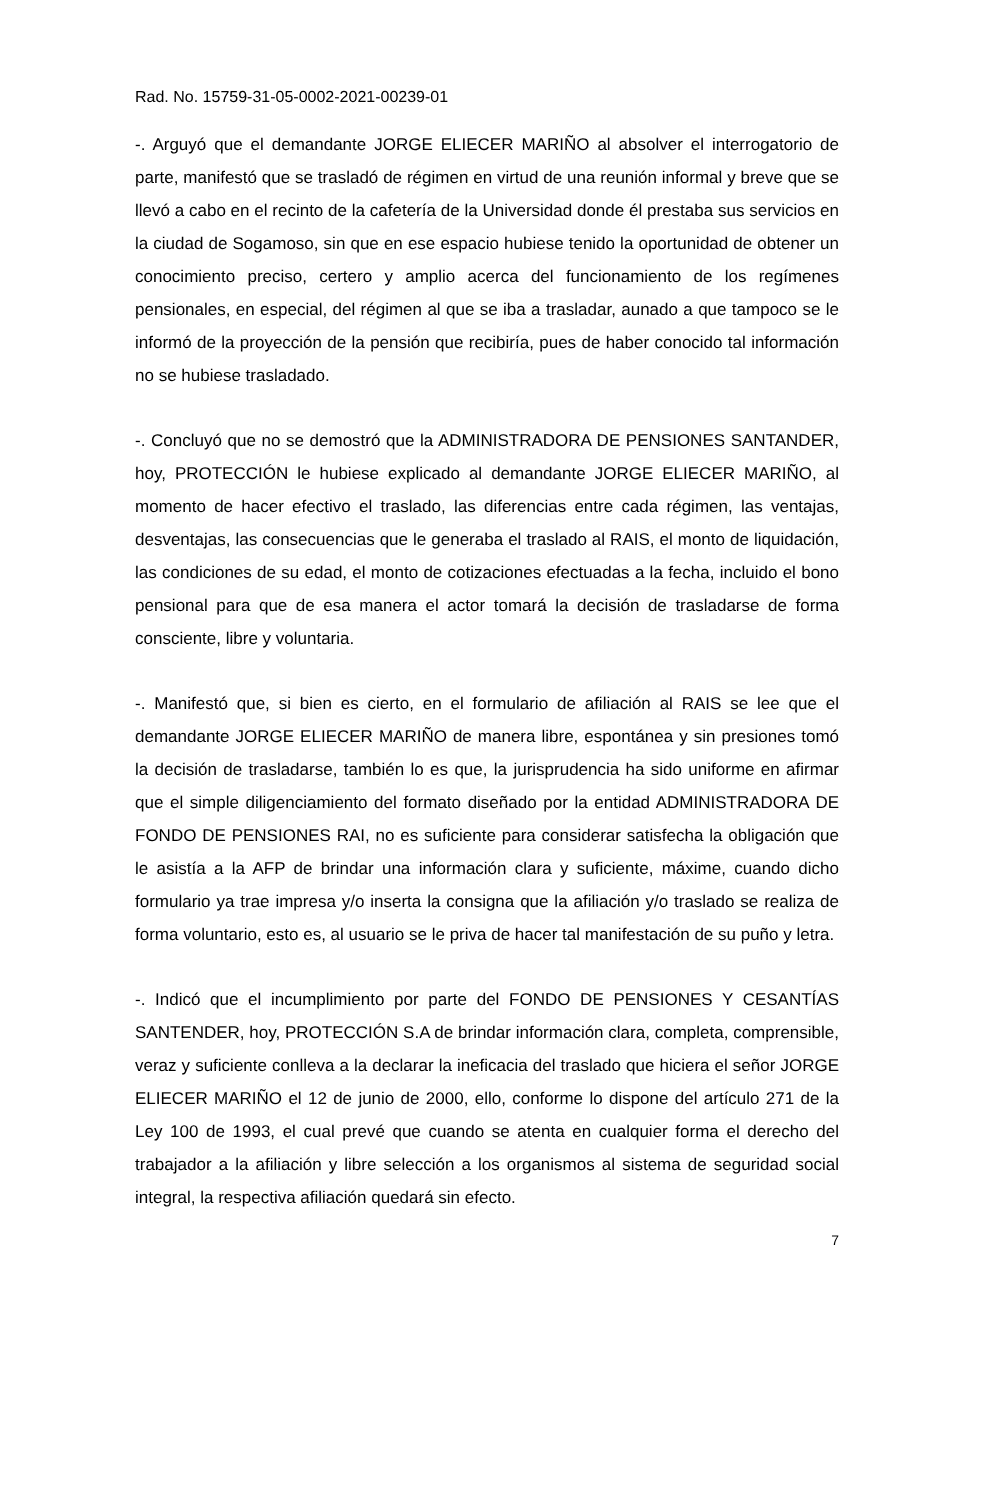Rad. No. 15759-31-05-0002-2021-00239-01
-. Arguyó que el demandante JORGE ELIECER MARIÑO al absolver el interrogatorio de parte, manifestó que se trasladó de régimen en virtud de una reunión informal y breve que se llevó a cabo en el recinto de la cafetería de la Universidad donde él prestaba sus servicios en la ciudad de Sogamoso, sin que en ese espacio hubiese tenido la oportunidad de obtener un conocimiento preciso, certero y amplio acerca del funcionamiento de los regímenes pensionales, en especial, del régimen al que se iba a trasladar, aunado a que tampoco se le informó de la proyección de la pensión que recibiría, pues de haber conocido tal información no se hubiese trasladado.
-. Concluyó que no se demostró que la ADMINISTRADORA DE PENSIONES SANTANDER, hoy, PROTECCIÓN le hubiese explicado al demandante JORGE ELIECER MARIÑO, al momento de hacer efectivo el traslado, las diferencias entre cada régimen, las ventajas, desventajas, las consecuencias que le generaba el traslado al RAIS, el monto de liquidación, las condiciones de su edad, el monto de cotizaciones efectuadas a la fecha, incluido el bono pensional para que de esa manera el actor tomará la decisión de trasladarse de forma consciente, libre y voluntaria.
-. Manifestó que, si bien es cierto, en el formulario de afiliación al RAIS se lee que el demandante JORGE ELIECER MARIÑO de manera libre, espontánea y sin presiones tomó la decisión de trasladarse, también lo es que, la jurisprudencia ha sido uniforme en afirmar que el simple diligenciamiento del formato diseñado por la entidad ADMINISTRADORA DE FONDO DE PENSIONES RAI, no es suficiente para considerar satisfecha la obligación que le asistía a la AFP de brindar una información clara y suficiente, máxime, cuando dicho formulario ya trae impresa y/o inserta la consigna que la afiliación y/o traslado se realiza de forma voluntario, esto es, al usuario se le priva de hacer tal manifestación de su puño y letra.
-. Indicó que el incumplimiento por parte del FONDO DE PENSIONES Y CESANTÍAS SANTENDER, hoy, PROTECCIÓN S.A de brindar información clara, completa, comprensible, veraz y suficiente conlleva a la declarar la ineficacia del traslado que hiciera el señor JORGE ELIECER MARIÑO el 12 de junio de 2000, ello, conforme lo dispone del artículo 271 de la Ley 100 de 1993, el cual prevé que cuando se atenta en cualquier forma el derecho del trabajador a la afiliación y libre selección a los organismos al sistema de seguridad social integral, la respectiva afiliación quedará sin efecto.
7